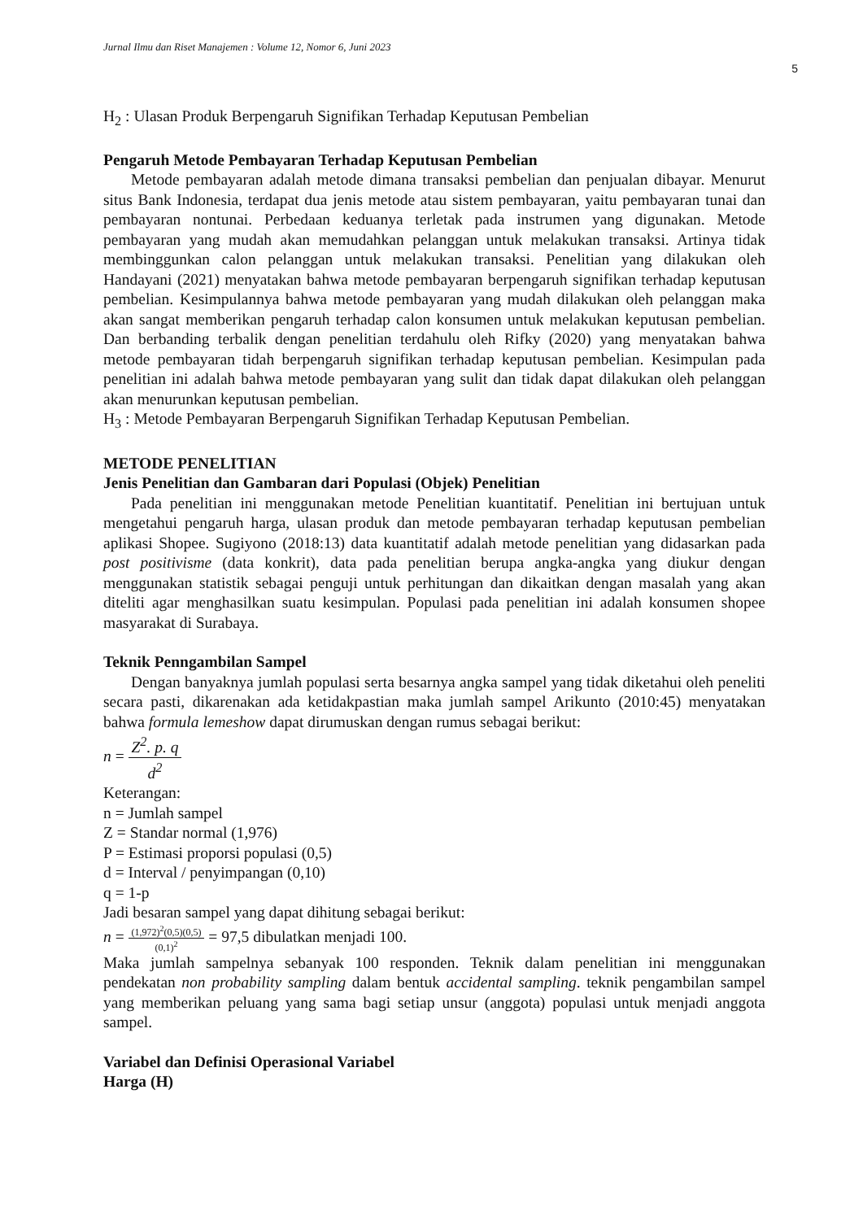Jurnal Ilmu dan Riset Manajemen : Volume 12, Nomor 6, Juni 2023
5
H<sub>2</sub> : Ulasan Produk Berpengaruh Signifikan Terhadap Keputusan Pembelian
Pengaruh Metode Pembayaran Terhadap Keputusan Pembelian
Metode pembayaran adalah metode dimana transaksi pembelian dan penjualan dibayar. Menurut situs Bank Indonesia, terdapat dua jenis metode atau sistem pembayaran, yaitu pembayaran tunai dan pembayaran nontunai. Perbedaan keduanya terletak pada instrumen yang digunakan. Metode pembayaran yang mudah akan memudahkan pelanggan untuk melakukan transaksi. Artinya tidak membinggunkan calon pelanggan untuk melakukan transaksi. Penelitian yang dilakukan oleh Handayani (2021) menyatakan bahwa metode pembayaran berpengaruh signifikan terhadap keputusan pembelian. Kesimpulannya bahwa metode pembayaran yang mudah dilakukan oleh pelanggan maka akan sangat memberikan pengaruh terhadap calon konsumen untuk melakukan keputusan pembelian. Dan berbanding terbalik dengan penelitian terdahulu oleh Rifky (2020) yang menyatakan bahwa metode pembayaran tidah berpengaruh signifikan terhadap keputusan pembelian. Kesimpulan pada penelitian ini adalah bahwa metode pembayaran yang sulit dan tidak dapat dilakukan oleh pelanggan akan menurunkan keputusan pembelian.
H<sub>3</sub> : Metode Pembayaran Berpengaruh Signifikan Terhadap Keputusan Pembelian.
METODE PENELITIAN
Jenis Penelitian dan Gambaran dari Populasi (Objek) Penelitian
Pada penelitian ini menggunakan metode Penelitian kuantitatif. Penelitian ini bertujuan untuk mengetahui pengaruh harga, ulasan produk dan metode pembayaran terhadap keputusan pembelian aplikasi Shopee. Sugiyono (2018:13) data kuantitatif adalah metode penelitian yang didasarkan pada post positivisme (data konkrit), data pada penelitian berupa angka-angka yang diukur dengan menggunakan statistik sebagai penguji untuk perhitungan dan dikaitkan dengan masalah yang akan diteliti agar menghasilkan suatu kesimpulan. Populasi pada penelitian ini adalah konsumen shopee masyarakat di Surabaya.
Teknik Penngambilan Sampel
Dengan banyaknya jumlah populasi serta besarnya angka sampel yang tidak diketahui oleh peneliti secara pasti, dikarenakan ada ketidakpastian maka jumlah sampel Arikunto (2010:45) menyatakan bahwa formula lemeshow dapat dirumuskan dengan rumus sebagai berikut:
n = Z<sup>2</sup>. p. q d<sup>2</sup>
Keterangan:
n = Jumlah sampel
Z = Standar normal (1,976)
P = Estimasi proporsi populasi (0,5)
d = Interval / penyimpangan (0,10)
q = 1-p
Jadi besaran sampel yang dapat dihitung sebagai berikut:
n = (1,972)<sup>2</sup>(0,5)(0,5) (0,1)<sup>2</sup> = 97,5 dibulatkan menjadi 100.
Maka jumlah sampelnya sebanyak 100 responden. Teknik dalam penelitian ini menggunakan pendekatan non probability sampling dalam bentuk accidental sampling. teknik pengambilan sampel yang memberikan peluang yang sama bagi setiap unsur (anggota) populasi untuk menjadi anggota sampel.
Variabel dan Definisi Operasional Variabel
Harga (H)